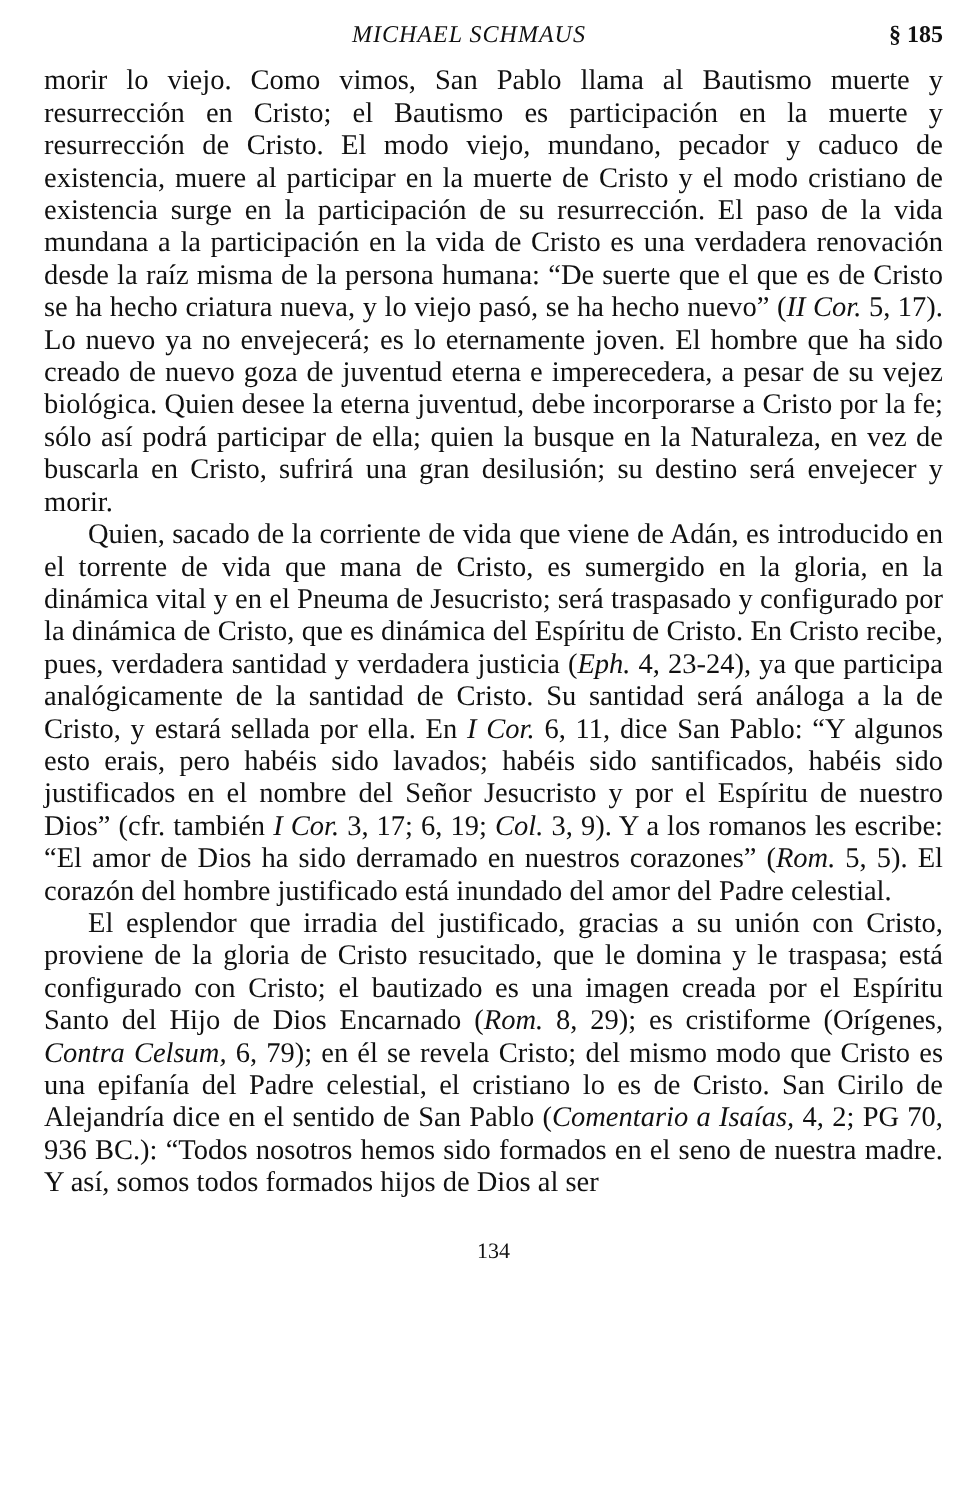MICHAEL SCHMAUS § 185
morir lo viejo. Como vimos, San Pablo llama al Bautismo muerte y resurrección en Cristo; el Bautismo es participación en la muerte y resurrección de Cristo. El modo viejo, mundano, pecador y caduco de existencia, muere al participar en la muerte de Cristo y el modo cristiano de existencia surge en la participación de su resurrección. El paso de la vida mundana a la participación en la vida de Cristo es una verdadera renovación desde la raíz misma de la persona humana: “De suerte que el que es de Cristo se ha hecho criatura nueva, y lo viejo pasó, se ha hecho nuevo” (II Cor. 5, 17). Lo nuevo ya no envejecerá; es lo eternamente joven. El hombre que ha sido creado de nuevo goza de juventud eterna e imperecedera, a pesar de su vejez biológica. Quien desee la eterna juventud, debe incorporarse a Cristo por la fe; sólo así podrá participar de ella; quien la busque en la Naturaleza, en vez de buscarla en Cristo, sufrirá una gran desilusión; su destino será envejecer y morir.
Quien, sacado de la corriente de vida que viene de Adán, es introducido en el torrente de vida que mana de Cristo, es sumergido en la gloria, en la dinámica vital y en el Pneuma de Jesucristo; será traspasado y configurado por la dinámica de Cristo, que es dinámica del Espíritu de Cristo. En Cristo recibe, pues, verdadera santidad y verdadera justicia (Eph. 4, 23-24), ya que participa analógicamente de la santidad de Cristo. Su santidad será análoga a la de Cristo, y estará sellada por ella. En I Cor. 6, 11, dice San Pablo: “Y algunos esto erais, pero habéis sido lavados; habéis sido santificados, habéis sido justificados en el nombre del Señor Jesucristo y por el Espíritu de nuestro Dios” (cfr. también I Cor. 3, 17; 6, 19; Col. 3, 9). Y a los romanos les escribe: “El amor de Dios ha sido derramado en nuestros corazones” (Rom. 5, 5). El corazón del hombre justificado está inundado del amor del Padre celestial.
El esplendor que irradia del justificado, gracias a su unión con Cristo, proviene de la gloria de Cristo resucitado, que le domina y le traspasa; está configurado con Cristo; el bautizado es una imagen creada por el Espíritu Santo del Hijo de Dios Encarnado (Rom. 8, 29); es cristiforme (Orígenes, Contra Celsum, 6, 79); en él se revela Cristo; del mismo modo que Cristo es una epifanía del Padre celestial, el cristiano lo es de Cristo. San Cirilo de Alejandría dice en el sentido de San Pablo (Comentario a Isaías, 4, 2; PG 70, 936 BC.): “Todos nosotros hemos sido formados en el seno de nuestra madre. Y así, somos todos formados hijos de Dios al ser
134